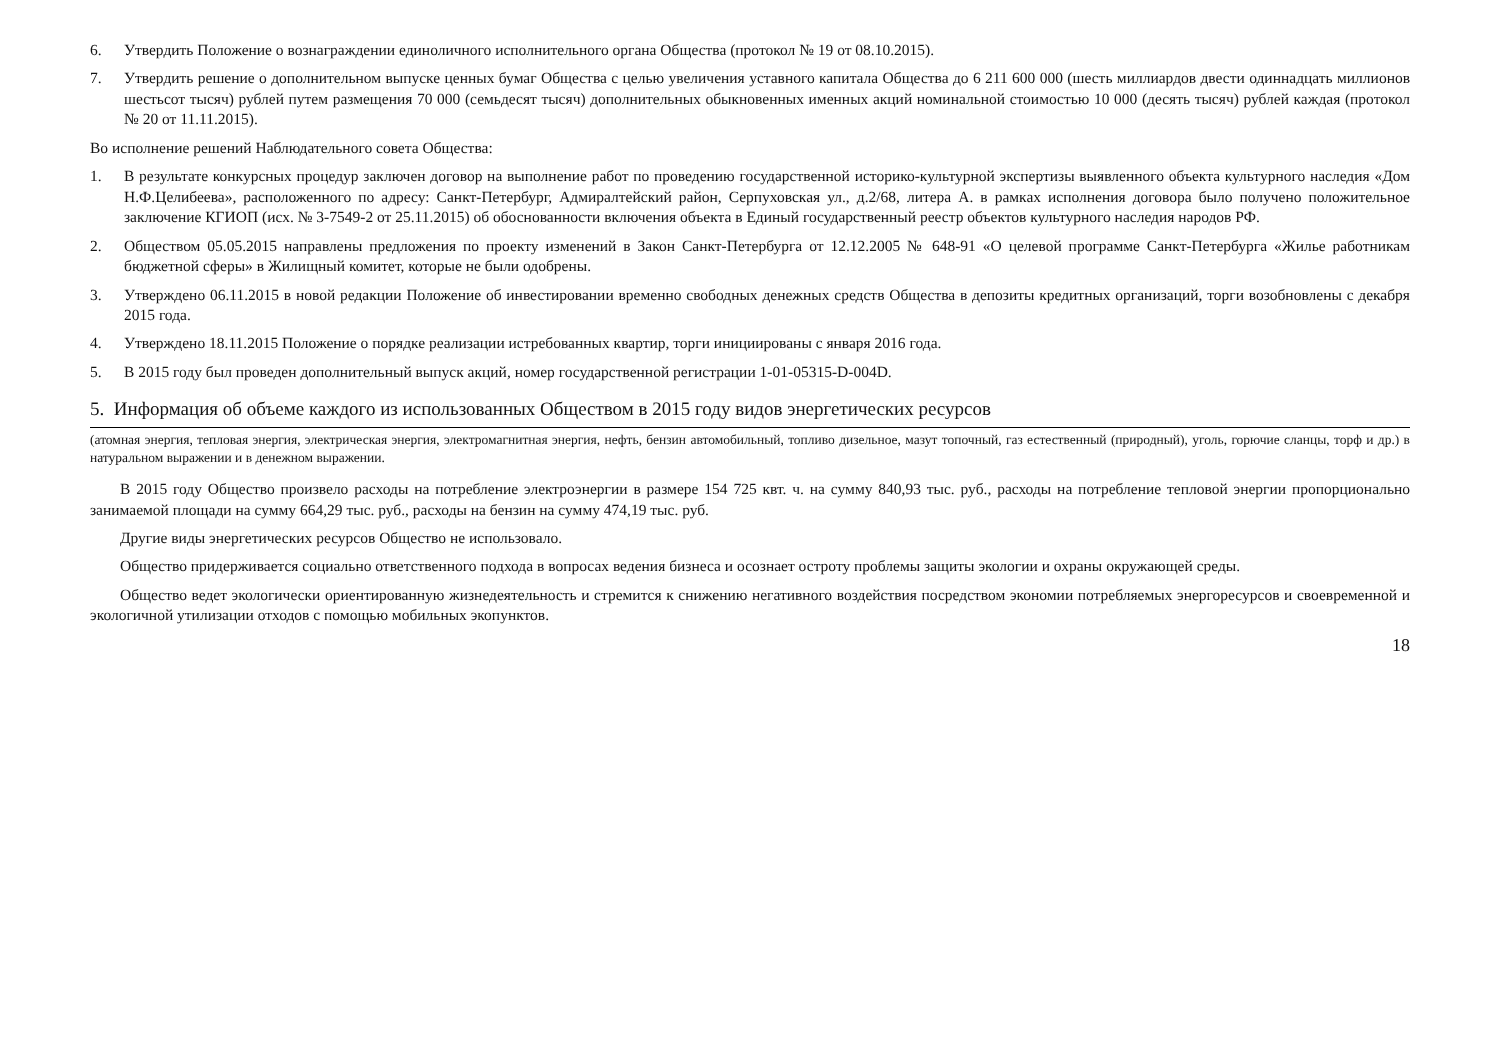6. Утвердить Положение о вознаграждении единоличного исполнительного органа Общества (протокол № 19 от 08.10.2015).
7. Утвердить решение о дополнительном выпуске ценных бумаг Общества с целью увеличения уставного капитала Общества до 6 211 600 000 (шесть миллиардов двести одиннадцать миллионов шестьсот тысяч) рублей путем размещения 70 000 (семьдесят тысяч) дополнительных обыкновенных именных акций номинальной стоимостью 10 000 (десять тысяч) рублей каждая (протокол № 20 от 11.11.2015).
Во исполнение решений Наблюдательного совета Общества:
1. В результате конкурсных процедур заключен договор на выполнение работ по проведению государственной историко-культурной экспертизы выявленного объекта культурного наследия «Дом Н.Ф.Целибеева», расположенного по адресу: Санкт-Петербург, Адмиралтейский район, Серпуховская ул., д.2/68, литера А. в рамках исполнения договора было получено положительное заключение КГИОП (исх. № 3-7549-2 от 25.11.2015) об обоснованности включения объекта в Единый государственный реестр объектов культурного наследия народов РФ.
2. Обществом 05.05.2015 направлены предложения по проекту изменений в Закон Санкт-Петербурга от 12.12.2005 № 648-91 «О целевой программе Санкт-Петербурга «Жилье работникам бюджетной сферы» в Жилищный комитет, которые не были одобрены.
3. Утверждено 06.11.2015 в новой редакции Положение об инвестировании временно свободных денежных средств Общества в депозиты кредитных организаций, торги возобновлены с декабря 2015 года.
4. Утверждено 18.11.2015 Положение о порядке реализации истребованных квартир, торги инициированы с января 2016 года.
5. В 2015 году был проведен дополнительный выпуск акций, номер государственной регистрации 1-01-05315-D-004D.
5. Информация об объеме каждого из использованных Обществом в 2015 году видов энергетических ресурсов
(атомная энергия, тепловая энергия, электрическая энергия, электромагнитная энергия, нефть, бензин автомобильный, топливо дизельное, мазут топочный, газ естественный (природный), уголь, горючие сланцы, торф и др.) в натуральном выражении и в денежном выражении.
В 2015 году Общество произвело расходы на потребление электроэнергии в размере 154 725 квт. ч. на сумму 840,93 тыс. руб., расходы на потребление тепловой энергии пропорционально занимаемой площади на сумму 664,29 тыс. руб., расходы на бензин на сумму 474,19 тыс. руб.
Другие виды энергетических ресурсов Общество не использовало.
Общество придерживается социально ответственного подхода в вопросах ведения бизнеса и осознает остроту проблемы защиты экологии и охраны окружающей среды.
Общество ведет экологически ориентированную жизнедеятельность и стремится к снижению негативного воздействия посредством экономии потребляемых энергоресурсов и своевременной и экологичной утилизации отходов с помощью мобильных экопунктов.
18